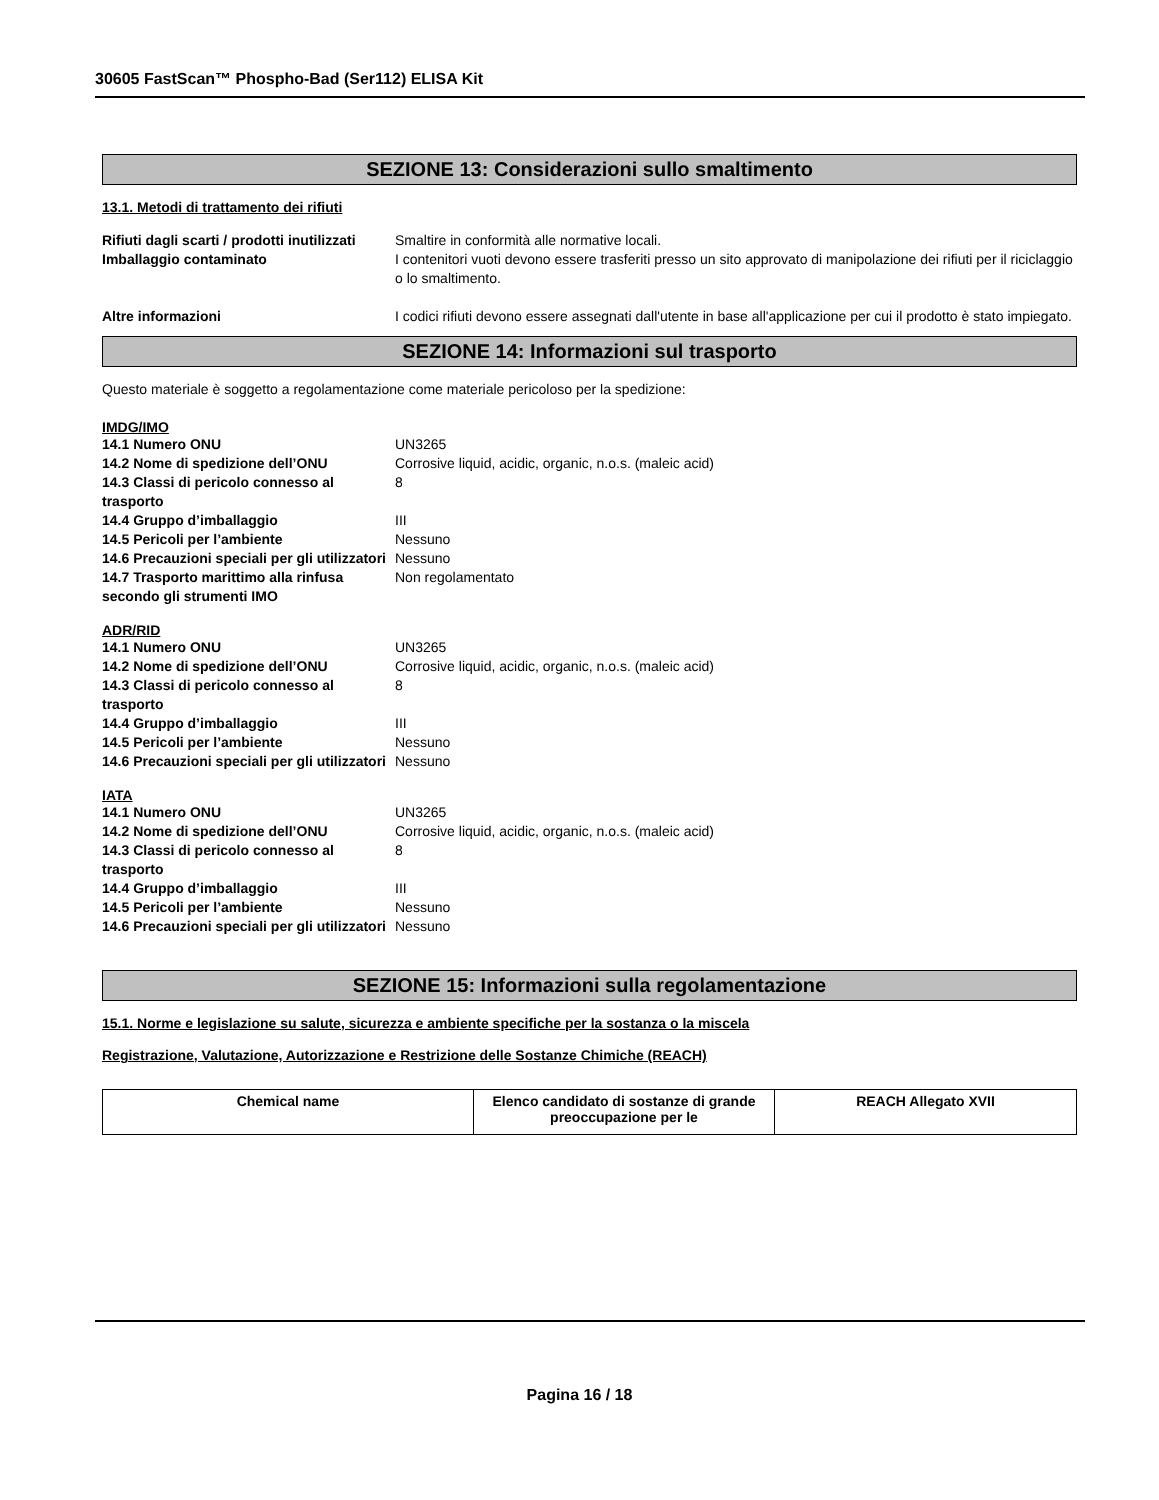30605 FastScan™ Phospho-Bad (Ser112) ELISA Kit
SEZIONE 13: Considerazioni sullo smaltimento
13.1. Metodi di trattamento dei rifiuti
| Rifiuti dagli scarti / prodotti inutilizzati | Smaltire in conformità alle normative locali. |
| Imballaggio contaminato | I contenitori vuoti devono essere trasferiti presso un sito approvato di manipolazione dei rifiuti per il riciclaggio o lo smaltimento. |
| Altre informazioni | I codici rifiuti devono essere assegnati dall'utente in base all'applicazione per cui il prodotto è stato impiegato. |
SEZIONE 14: Informazioni sul trasporto
Questo materiale è soggetto a regolamentazione come materiale pericoloso per la spedizione:
IMDG/IMO
| 14.1 Numero ONU | UN3265 |
| 14.2 Nome di spedizione dell’ONU | Corrosive liquid, acidic, organic, n.o.s. (maleic acid) |
| 14.3 Classi di pericolo connesso al trasporto | 8 |
| 14.4 Gruppo d’imballaggio | III |
| 14.5 Pericoli per l’ambiente | Nessuno |
| 14.6 Precauzioni speciali per gli utilizzatori | Nessuno |
| 14.7 Trasporto marittimo alla rinfusa secondo gli strumenti IMO | Non regolamentato |
ADR/RID
| 14.1 Numero ONU | UN3265 |
| 14.2 Nome di spedizione dell’ONU | Corrosive liquid, acidic, organic, n.o.s. (maleic acid) |
| 14.3 Classi di pericolo connesso al trasporto | 8 |
| 14.4 Gruppo d’imballaggio | III |
| 14.5 Pericoli per l’ambiente | Nessuno |
| 14.6 Precauzioni speciali per gli utilizzatori | Nessuno |
IATA
| 14.1 Numero ONU | UN3265 |
| 14.2 Nome di spedizione dell’ONU | Corrosive liquid, acidic, organic, n.o.s. (maleic acid) |
| 14.3 Classi di pericolo connesso al trasporto | 8 |
| 14.4 Gruppo d’imballaggio | III |
| 14.5 Pericoli per l’ambiente | Nessuno |
| 14.6 Precauzioni speciali per gli utilizzatori | Nessuno |
SEZIONE 15: Informazioni sulla regolamentazione
15.1. Norme e legislazione su salute, sicurezza e ambiente specifiche per la sostanza o la miscela
Registrazione, Valutazione, Autorizzazione e Restrizione delle Sostanze Chimiche (REACH)
| Chemical name | Elenco candidato di sostanze di grande preoccupazione per le | REACH Allegato XVII |
| --- | --- | --- |
Pagina 16 / 18